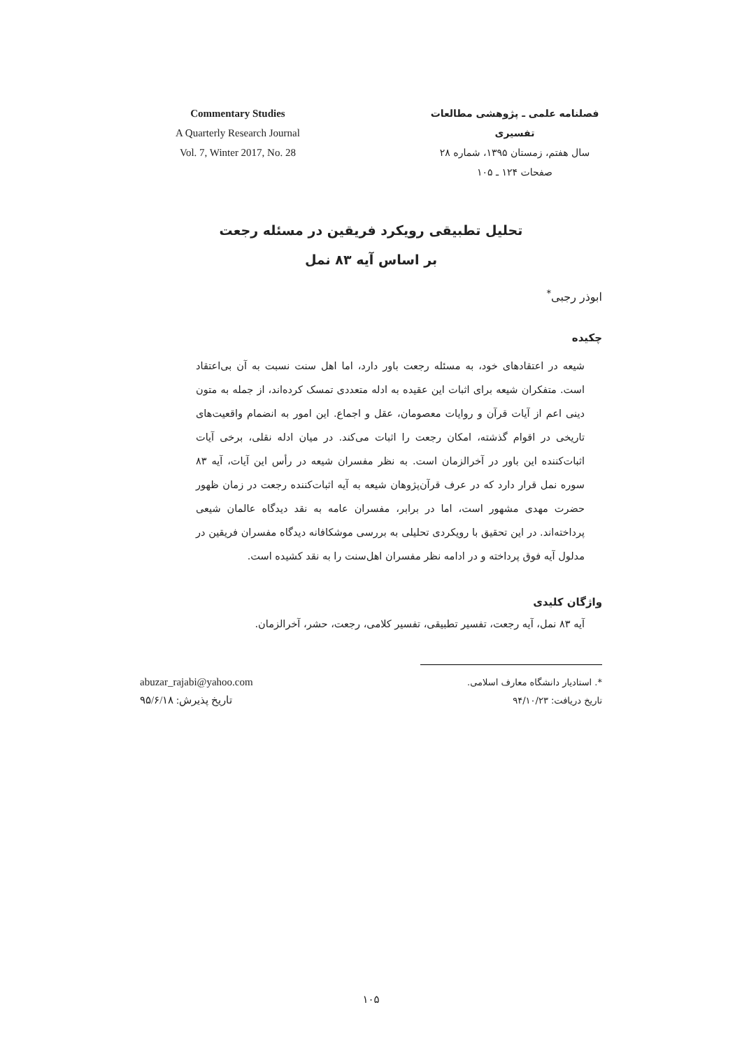Commentary Studies
A Quarterly Research Journal
Vol. 7, Winter 2017, No. 28
فصلنامه علمی ـ پژوهشی مطالعات تفسیری
سال هفتم، زمستان ۱۳۹۵، شماره ۲۸
صفحات ۱۲۴ ـ ۱۰۵
تحلیل تطبیقی رویکرد فریقین در مسئله رجعت
بر اساس آیه ۸۳ نمل
ابوذر رجبی<sup>*</sup>
چکیده
شیعه در اعتقادهای خود، به مسئله رجعت باور دارد، اما اهل سنت نسبت به آن بی‌اعتقاد است. متفکران شیعه برای اثبات این عقیده به ادله متعددی تمسک کرده‌اند، از جمله به متون دینی اعم از آیات قرآن و روایات معصومان، عقل و اجماع. این امور به انضمام واقعیت‌های تاریخی در اقوام گذشته، امکان رجعت را اثبات می‌کند. در میان ادله نقلی، برخی آیات اثبات‌کننده این باور در آخرالزمان است. به نظر مفسران شیعه در رأس این آیات، آیه ۸۳ سوره نمل قرار دارد که در عرف قرآن‌پژوهان شیعه به آیه اثبات‌کننده رجعت در زمان ظهور حضرت مهدی مشهور است، اما در برابر، مفسران عامه به نقد دیدگاه عالمان شیعی پرداخته‌اند. در این تحقیق با رویکردی تحلیلی به بررسی موشکافانه دیدگاه مفسران فریقین در مدلول آیه فوق پرداخته و در ادامه نظر مفسران اهل‌سنت را به نقد کشیده است.
واژگان کلیدی
آیه ۸۳ نمل، آیه رجعت، تفسیر تطبیقی، تفسیر کلامی، رجعت، حشر، آخرالزمان.
abuzar_rajabi@yahoo.com
تاریخ پذیرش: ۹۵/۶/۱۸
*. استادیار دانشگاه معارف اسلامی.
تاریخ دریافت: ۹۴/۱۰/۲۳
۱۰۵